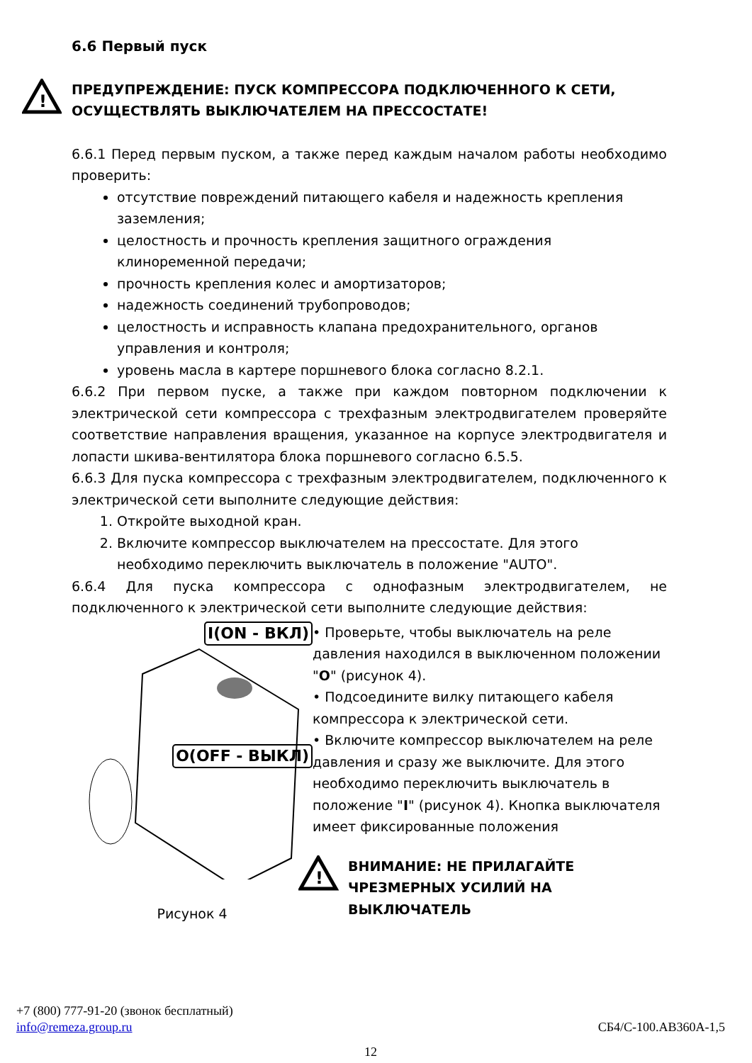6.6 Первый пуск
!
ПРЕДУПРЕЖДЕНИЕ: ПУСК КОМПРЕССОРА ПОДКЛЮЧЕННОГО К СЕТИ, ОСУЩЕСТВЛЯТЬ ВЫКЛЮЧАТЕЛЕМ НА ПРЕССОСТАТЕ!
6.6.1 Перед первым пуском, а также перед каждым началом работы необходимо проверить:
отсутствие повреждений питающего кабеля и надежность крепления заземления;
целостность и прочность крепления защитного ограждения клиноременной передачи;
прочность крепления колес и амортизаторов;
надежность соединений трубопроводов;
целостность и исправность клапана предохранительного, органов управления и контроля;
уровень масла в картере поршневого блока согласно 8.2.1.
6.6.2 При первом пуске, а также при каждом повторном подключении к электрической сети компрессора с трехфазным электродвигателем проверяйте соответствие направления вращения, указанное на корпусе электродвигателя и лопасти шкива-вентилятора блока поршневого согласно 6.5.5.
6.6.3 Для пуска компрессора с трехфазным электродвигателем, подключенного к электрической сети выполните следующие действия:
1. Откройте выходной кран.
2. Включите компрессор выключателем на прессостате. Для этого необходимо переключить выключатель в положение "AUTO".
6.6.4 Для пуска компрессора с однофазным электродвигателем, не подключенного к электрической сети выполните следующие действия:
I(ON - ВКЛ)
O(OFF - ВЫКЛ)
Рисунок 4
• Проверьте, чтобы выключатель на реле давления находился в выключенном положении "O" (рисунок 4).
• Подсоедините вилку питающего кабеля компрессора к электрической сети.
• Включите компрессор выключателем на реле давления и сразу же выключите. Для этого необходимо переключить выключатель в положение "I" (рисунок 4). Кнопка выключателя имеет фиксированные положения
!
ВНИМАНИЕ: НЕ ПРИЛАГАЙТЕ ЧРЕЗМЕРНЫХ УСИЛИЙ НА ВЫКЛЮЧАТЕЛЬ
+7 (800) 777-91-20 (звонок бесплатный)
info@remeza.group.ru СБ4/С-100.АВ360А-1,5
12